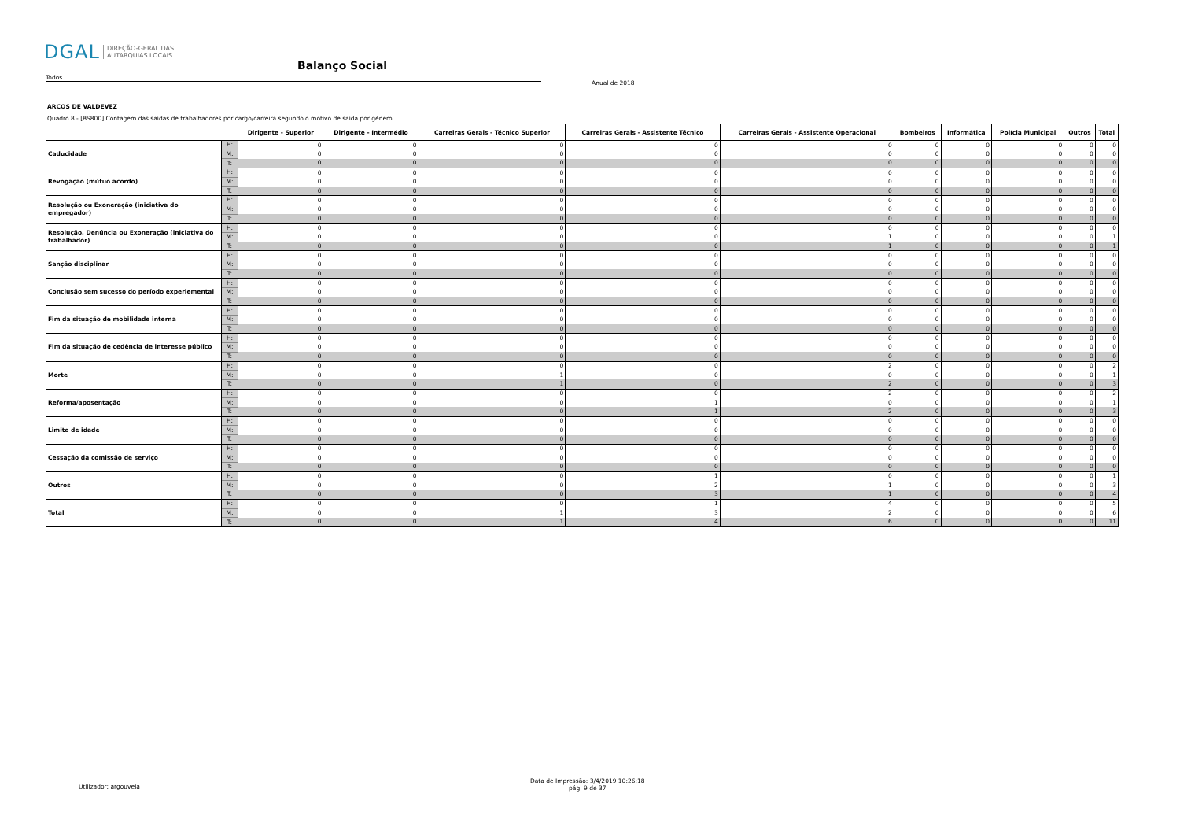DGAL DIREÇÃO-GERAL DAS
AUTARQUIAS LOCAIS
Balanço Social
Todos
Anual de 2018
ARCOS DE VALDEVEZ
Quadro 8 - [BS800] Contagem das saídas de trabalhadores por cargo/carreira segundo o motivo de saída por género
| | | Dirigente - Superior | Dirigente - Intermédio | Carreiras Gerais - Técnico Superior | Carreiras Gerais - Assistente Técnico | Carreiras Gerais - Assistente Operacional | Bombeiros | Informática | Polícia Municipal | Outros | Total |
| --- | --- | --- | --- | --- | --- | --- | --- | --- | --- | --- | --- |
| Caducidade | H: | 0 | 0 | 0 | 0 | 0 | 0 | 0 | 0 | 0 | 0 |
| | M: | 0 | 0 | 0 | 0 | 0 | 0 | 0 | 0 | 0 | 0 |
| | T: | 0 | 0 | 0 | 0 | 0 | 0 | 0 | 0 | 0 | 0 |
| Revogação (mútuo acordo) | H: | 0 | 0 | 0 | 0 | 0 | 0 | 0 | 0 | 0 | 0 |
| | M: | 0 | 0 | 0 | 0 | 0 | 0 | 0 | 0 | 0 | 0 |
| | T: | 0 | 0 | 0 | 0 | 0 | 0 | 0 | 0 | 0 | 0 |
| Resolução ou Exoneração (iniciativa do empregador) | H: | 0 | 0 | 0 | 0 | 0 | 0 | 0 | 0 | 0 | 0 |
| | M: | 0 | 0 | 0 | 0 | 0 | 0 | 0 | 0 | 0 | 0 |
| | T: | 0 | 0 | 0 | 0 | 0 | 0 | 0 | 0 | 0 | 0 |
| Resolução, Denúncia ou Exoneração (iniciativa do trabalhador) | H: | 0 | 0 | 0 | 0 | 0 | 0 | 0 | 0 | 0 | 0 |
| | M: | 0 | 0 | 0 | 0 | 1 | 0 | 0 | 0 | 0 | 1 |
| | T: | 0 | 0 | 0 | 0 | 1 | 0 | 0 | 0 | 0 | 1 |
| Sanção disciplinar | H: | 0 | 0 | 0 | 0 | 0 | 0 | 0 | 0 | 0 | 0 |
| | M: | 0 | 0 | 0 | 0 | 0 | 0 | 0 | 0 | 0 | 0 |
| | T: | 0 | 0 | 0 | 0 | 0 | 0 | 0 | 0 | 0 | 0 |
| Conclusão sem sucesso do período experiemental | H: | 0 | 0 | 0 | 0 | 0 | 0 | 0 | 0 | 0 | 0 |
| | M: | 0 | 0 | 0 | 0 | 0 | 0 | 0 | 0 | 0 | 0 |
| | T: | 0 | 0 | 0 | 0 | 0 | 0 | 0 | 0 | 0 | 0 |
| Fim da situação de mobilidade interna | H: | 0 | 0 | 0 | 0 | 0 | 0 | 0 | 0 | 0 | 0 |
| | M: | 0 | 0 | 0 | 0 | 0 | 0 | 0 | 0 | 0 | 0 |
| | T: | 0 | 0 | 0 | 0 | 0 | 0 | 0 | 0 | 0 | 0 |
| Fim da situação de cedência de interesse público | H: | 0 | 0 | 0 | 0 | 0 | 0 | 0 | 0 | 0 | 0 |
| | M: | 0 | 0 | 0 | 0 | 0 | 0 | 0 | 0 | 0 | 0 |
| | T: | 0 | 0 | 0 | 0 | 0 | 0 | 0 | 0 | 0 | 0 |
| Morte | H: | 0 | 0 | 0 | 0 | 2 | 0 | 0 | 0 | 0 | 2 |
| | M: | 0 | 0 | 1 | 0 | 0 | 0 | 0 | 0 | 0 | 1 |
| | T: | 0 | 0 | 1 | 0 | 2 | 0 | 0 | 0 | 0 | 3 |
| Reforma/aposentação | H: | 0 | 0 | 0 | 0 | 2 | 0 | 0 | 0 | 0 | 2 |
| | M: | 0 | 0 | 0 | 1 | 0 | 0 | 0 | 0 | 0 | 1 |
| | T: | 0 | 0 | 0 | 1 | 2 | 0 | 0 | 0 | 0 | 3 |
| Limite de idade | H: | 0 | 0 | 0 | 0 | 0 | 0 | 0 | 0 | 0 | 0 |
| | M: | 0 | 0 | 0 | 0 | 0 | 0 | 0 | 0 | 0 | 0 |
| | T: | 0 | 0 | 0 | 0 | 0 | 0 | 0 | 0 | 0 | 0 |
| Cessação da comissão de serviço | H: | 0 | 0 | 0 | 0 | 0 | 0 | 0 | 0 | 0 | 0 |
| | M: | 0 | 0 | 0 | 0 | 0 | 0 | 0 | 0 | 0 | 0 |
| | T: | 0 | 0 | 0 | 0 | 0 | 0 | 0 | 0 | 0 | 0 |
| Outros | H: | 0 | 0 | 0 | 1 | 0 | 0 | 0 | 0 | 0 | 1 |
| | M: | 0 | 0 | 0 | 2 | 1 | 0 | 0 | 0 | 0 | 3 |
| | T: | 0 | 0 | 0 | 3 | 1 | 0 | 0 | 0 | 0 | 4 |
| Total | H: | 0 | 0 | 0 | 1 | 4 | 0 | 0 | 0 | 0 | 5 |
| | M: | 0 | 0 | 1 | 3 | 2 | 0 | 0 | 0 | 0 | 6 |
| | T: | 0 | 0 | 1 | 4 | 6 | 0 | 0 | 0 | 0 | 11 |
Utilizador: argouveia
Data de Impressão: 3/4/2019 10:26:18
pág. 9 de 37